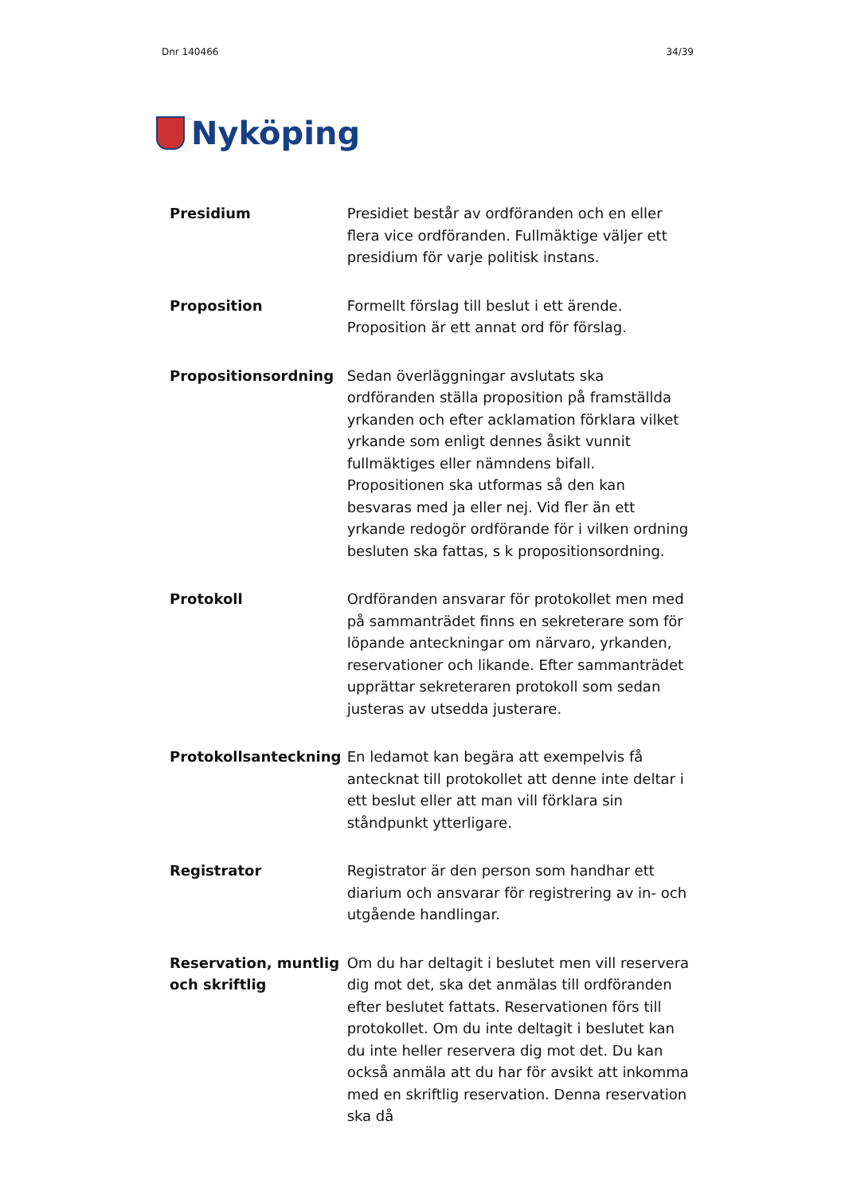Dnr 140466 34/39
Nyköping
Presidium Presidiet består av ordföranden och en eller flera vice ordföranden. Fullmäktige väljer ett presidium för varje politisk instans.
Proposition Formellt förslag till beslut i ett ärende. Proposition är ett annat ord för förslag.
Propositionsordning Sedan överläggningar avslutats ska ordföranden ställa proposition på framställda yrkanden och efter acklamation förklara vilket yrkande som enligt dennes åsikt vunnit fullmäktiges eller nämndens bifall. Propositionen ska utformas så den kan besvaras med ja eller nej. Vid fler än ett yrkande redogör ordförande för i vilken ordning besluten ska fattas, s k propositionsordning.
Protokoll Ordföranden ansvarar för protokollet men med på sammanträdet finns en sekreterare som för löpande anteckningar om närvaro, yrkanden, reservationer och likande. Efter sammanträdet upprättar sekreteraren protokoll som sedan justeras av utsedda justerare.
Protokollsanteckning En ledamot kan begära att exempelvis få antecknat till protokollet att denne inte deltar i ett beslut eller att man vill förklara sin ståndpunkt ytterligare.
Registrator Registrator är den person som handhar ett diarium och ansvarar för registrering av in- och utgående handlingar.
Reservation, muntlig och skriftlig
Om du har deltagit i beslutet men vill reservera dig mot det, ska det anmälas till ordföranden efter beslutet fattats. Reservationen förs till protokollet. Om du inte deltagit i beslutet kan du inte heller reservera dig mot det. Du kan också anmäla att du har för avsikt att inkomma med en skriftlig reservation. Denna reservation ska då